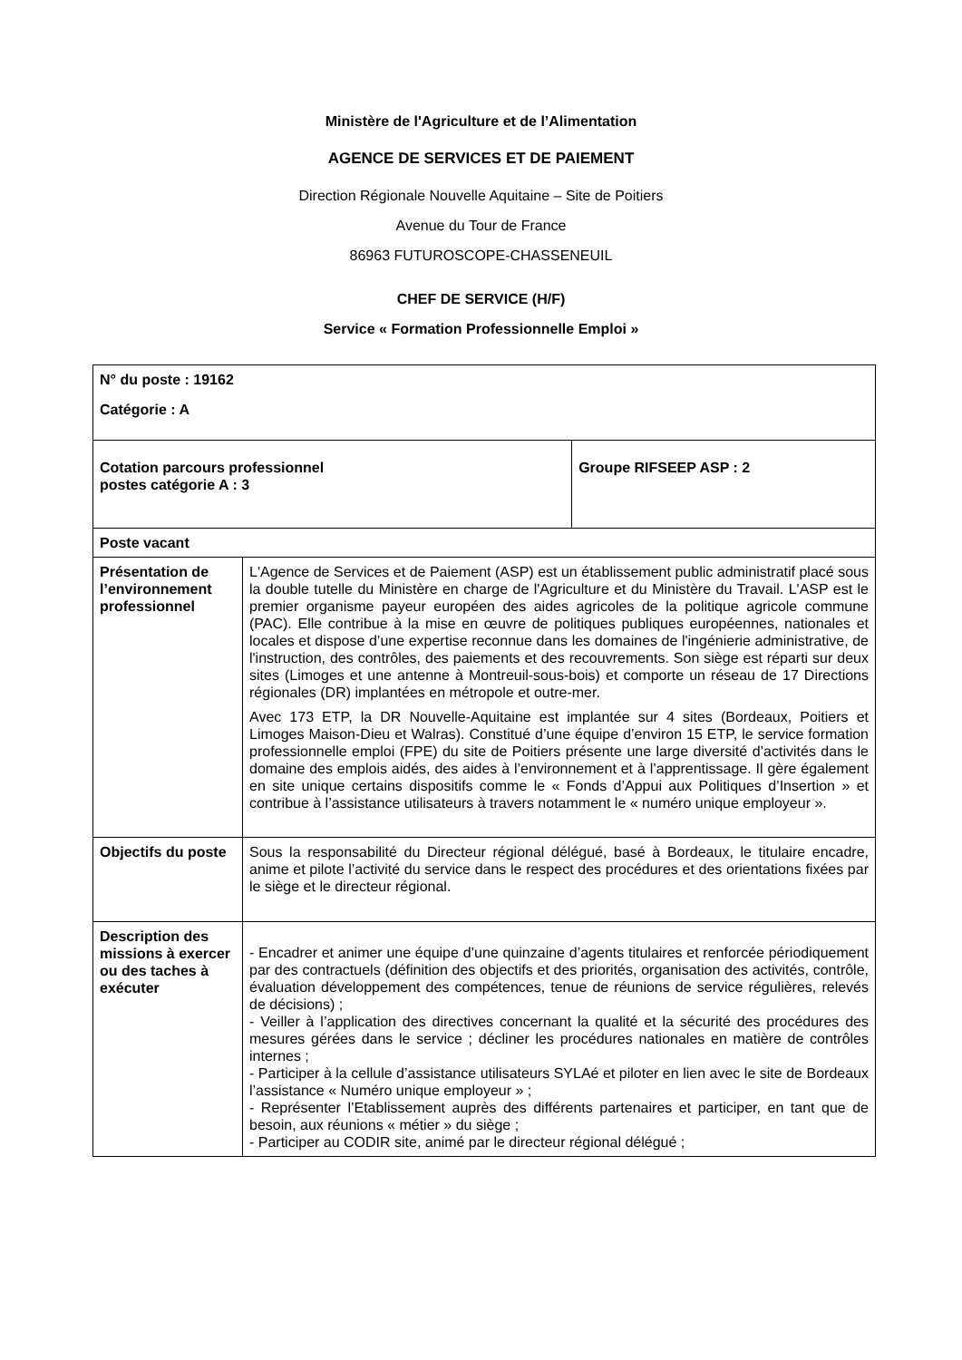Ministère de l'Agriculture et de l’Alimentation
AGENCE DE SERVICES ET DE PAIEMENT
Direction Régionale Nouvelle Aquitaine – Site de Poitiers
Avenue du Tour de France
86963 FUTUROSCOPE-CHASSENEUIL
CHEF DE SERVICE (H/F)
Service « Formation Professionnelle Emploi »
| N° du poste : 19162 Catégorie : A | | |
| Cotation parcours professionnel postes catégorie A : 3 | | Groupe RIFSEEP ASP : 2 |
| Poste vacant | | |
| Présentation de l’environnement professionnel | L'Agence de Services et de Paiement (ASP) est un établissement public administratif placé sous la double tutelle du Ministère en charge de l'Agriculture et du Ministère du Travail. L'ASP est le premier organisme payeur européen des aides agricoles de la politique agricole commune (PAC). Elle contribue à la mise en œuvre de politiques publiques européennes, nationales et locales et dispose d’une expertise reconnue dans les domaines de l'ingénierie administrative, de l'instruction, des contrôles, des paiements et des recouvrements. Son siège est réparti sur deux sites (Limoges et une antenne à Montreuil-sous-bois) et comporte un réseau de 17 Directions régionales (DR) implantées en métropole et outre-mer. Avec 173 ETP, la DR Nouvelle-Aquitaine est implantée sur 4 sites (Bordeaux, Poitiers et Limoges Maison-Dieu et Walras). Constitué d’une équipe d’environ 15 ETP, le service formation professionnelle emploi (FPE) du site de Poitiers présente une large diversité d’activités dans le domaine des emplois aidés, des aides à l’environnement et à l’apprentissage. Il gère également en site unique certains dispositifs comme le « Fonds d’Appui aux Politiques d’Insertion » et contribue à l’assistance utilisateurs à travers notamment le « numéro unique employeur ». | |
| Objectifs du poste | Sous la responsabilité du Directeur régional délégué, basé à Bordeaux, le titulaire encadre, anime et pilote l’activité du service dans le respect des procédures et des orientations fixées par le siège et le directeur régional. | |
| Description des missions à exercer ou des taches à exécuter | - Encadrer et animer une équipe d’une quinzaine d’agents titulaires et renforcée périodiquement par des contractuels (définition des objectifs et des priorités, organisation des activités, contrôle, évaluation développement des compétences, tenue de réunions de service régulières, relevés de décisions) ; - Veiller à l’application des directives concernant la qualité et la sécurité des procédures des mesures gérées dans le service ; décliner les procédures nationales en matière de contrôles internes ; - Participer à la cellule d’assistance utilisateurs SYLAé et piloter en lien avec le site de Bordeaux l’assistance « Numéro unique employeur » ; - Représenter l’Etablissement auprès des différents partenaires et participer, en tant que de besoin, aux réunions « métier » du siège ; - Participer au CODIR site, animé par le directeur régional délégué ; | |